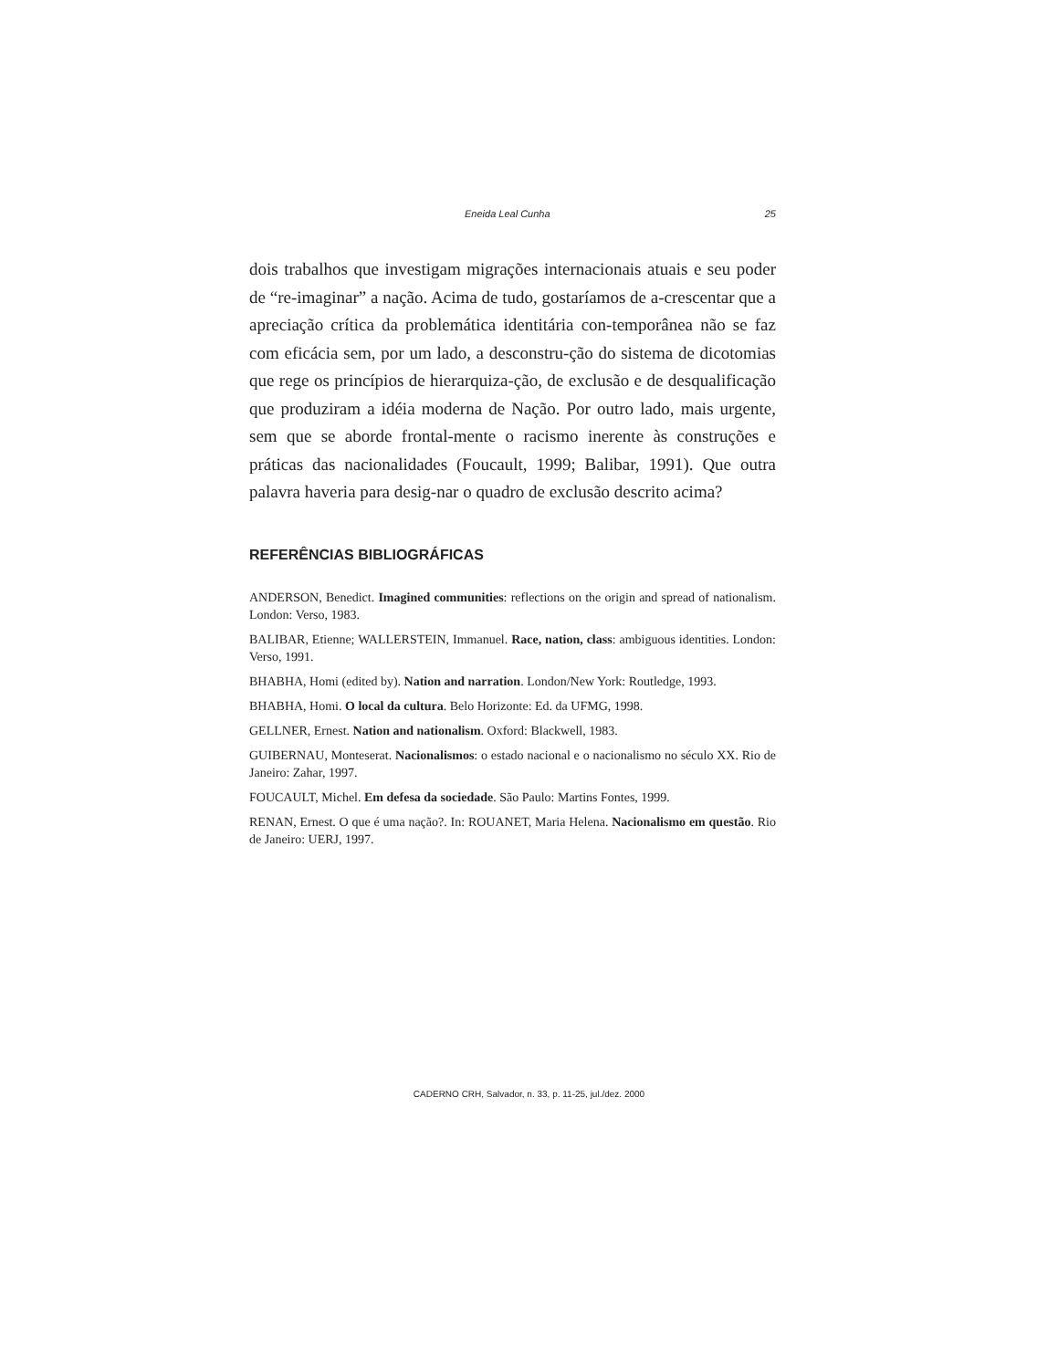Eneida Leal Cunha 25
dois trabalhos que investigam migrações internacionais atuais e seu poder de “re-imaginar” a nação. Acima de tudo, gostaríamos de a-crescentar que a apreciação crítica da problemática identitária con-temporânea não se faz com eficácia sem, por um lado, a desconstru-ção do sistema de dicotomias que rege os princípios de hierarquiza-ção, de exclusão e de desqualificação que produziram a idéia moderna de Nação. Por outro lado, mais urgente, sem que se aborde frontal-mente o racismo inerente às construções e práticas das nacionalidades (Foucault, 1999; Balibar, 1991). Que outra palavra haveria para desig-nar o quadro de exclusão descrito acima?
REFERÊNCIAS BIBLIOGRÁFICAS
ANDERSON, Benedict. Imagined communities: reflections on the origin and spread of nationalism. London: Verso, 1983.
BALIBAR, Etienne; WALLERSTEIN, Immanuel. Race, nation, class: ambiguous identities. London: Verso, 1991.
BHABHA, Homi (edited by). Nation and narration. London/New York: Routledge, 1993.
BHABHA, Homi. O local da cultura. Belo Horizonte: Ed. da UFMG, 1998.
GELLNER, Ernest. Nation and nationalism. Oxford: Blackwell, 1983.
GUIBERNAU, Monteserat. Nacionalismos: o estado nacional e o nacionalismo no século XX. Rio de Janeiro: Zahar, 1997.
FOUCAULT, Michel. Em defesa da sociedade. São Paulo: Martins Fontes, 1999.
RENAN, Ernest. O que é uma nação?. In: ROUANET, Maria Helena. Nacionalismo em questão. Rio de Janeiro: UERJ, 1997.
CADERNO CRH, Salvador, n. 33, p. 11-25, jul./dez. 2000